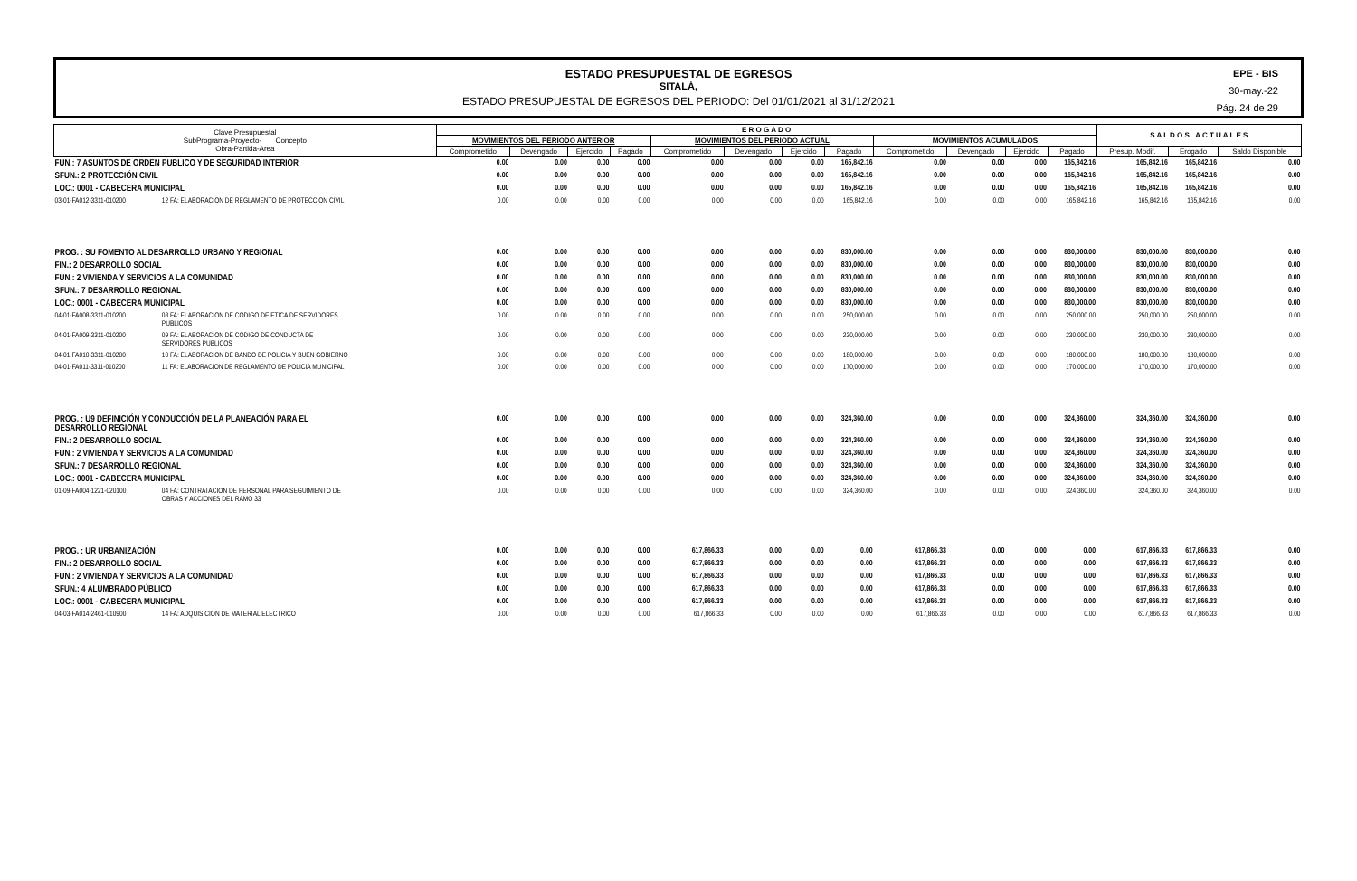ESTADO PRESUPUESTAL DE EGRESOS
SITALÁ,
ESTADO PRESUPUESTAL DE EGRESOS DEL PERIODO: Del 01/01/2021 al 31/12/2021
EPE - BIS
30-may.-22
Pág. 24 de 29
| Clave Presupuestal SubPrograma-Proyecto- Concepto Obra-Partida-Area | | E R O G A D O | | | | | | | | | | | | S A L D O S A C T U A L E S | | |
| --- | --- | --- | --- | --- | --- | --- | --- | --- | --- | --- | --- | --- | --- | --- | --- | --- |
| | | MOVIMIENTOS DEL PERIODO ANTERIOR | | | | MOVIMIENTOS DEL PERIODO ACTUAL | | | | MOVIMIENTOS ACUMULADOS | | | | | | |
| | | Comprometido | Devengado | Ejercido | Pagado | Comprometido | Devengado | Ejercido | Pagado | Comprometido | Devengado | Ejercido | Pagado | Presup. Modif. | Erogado | Saldo Disponible |
| FUN.: 7 ASUNTOS DE ORDEN PUBLICO Y DE SEGURIDAD INTERIOR | | 0.00 | 0.00 | 0.00 | 0.00 | 0.00 | 0.00 | 0.00 | 165,842.16 | 0.00 | 0.00 | 0.00 | 165,842.16 | 165,842.16 | 165,842.16 | 0.00 |
| SFUN.: 2 PROTECCIÓN CIVIL | | 0.00 | 0.00 | 0.00 | 0.00 | 0.00 | 0.00 | 0.00 | 165,842.16 | 0.00 | 0.00 | 0.00 | 165,842.16 | 165,842.16 | 165,842.16 | 0.00 |
| LOC.: 0001 - CABECERA MUNICIPAL | | 0.00 | 0.00 | 0.00 | 0.00 | 0.00 | 0.00 | 0.00 | 165,842.16 | 0.00 | 0.00 | 0.00 | 165,842.16 | 165,842.16 | 165,842.16 | 0.00 |
| 03-01-FA012-3311-010200 | 12 FA: ELABORACION DE REGLAMENTO DE PROTECCION CIVIL | 0.00 | 0.00 | 0.00 | 0.00 | 0.00 | 0.00 | 0.00 | 165,842.16 | 0.00 | 0.00 | 0.00 | 165,842.16 | 165,842.16 | 165,842.16 | 0.00 |
| PROG. : SU FOMENTO AL DESARROLLO URBANO Y REGIONAL | | 0.00 | 0.00 | 0.00 | 0.00 | 0.00 | 0.00 | 0.00 | 830,000.00 | 0.00 | 0.00 | 0.00 | 830,000.00 | 830,000.00 | 830,000.00 | 0.00 |
| FIN.: 2 DESARROLLO SOCIAL | | 0.00 | 0.00 | 0.00 | 0.00 | 0.00 | 0.00 | 0.00 | 830,000.00 | 0.00 | 0.00 | 0.00 | 830,000.00 | 830,000.00 | 830,000.00 | 0.00 |
| FUN.: 2 VIVIENDA Y SERVICIOS A LA COMUNIDAD | | 0.00 | 0.00 | 0.00 | 0.00 | 0.00 | 0.00 | 0.00 | 830,000.00 | 0.00 | 0.00 | 0.00 | 830,000.00 | 830,000.00 | 830,000.00 | 0.00 |
| SFUN.: 7 DESARROLLO REGIONAL | | 0.00 | 0.00 | 0.00 | 0.00 | 0.00 | 0.00 | 0.00 | 830,000.00 | 0.00 | 0.00 | 0.00 | 830,000.00 | 830,000.00 | 830,000.00 | 0.00 |
| LOC.: 0001 - CABECERA MUNICIPAL | | 0.00 | 0.00 | 0.00 | 0.00 | 0.00 | 0.00 | 0.00 | 830,000.00 | 0.00 | 0.00 | 0.00 | 830,000.00 | 830,000.00 | 830,000.00 | 0.00 |
| 04-01-FA008-3311-010200 | 08 FA: ELABORACION DE CODIGO DE ETICA DE SERVIDORES PUBLICOS | 0.00 | 0.00 | 0.00 | 0.00 | 0.00 | 0.00 | 0.00 | 250,000.00 | 0.00 | 0.00 | 0.00 | 250,000.00 | 250,000.00 | 250,000.00 | 0.00 |
| 04-01-FA009-3311-010200 | 09 FA: ELABORACION DE CODIGO DE CONDUCTA DE SERVIDORES PUBLICOS | 0.00 | 0.00 | 0.00 | 0.00 | 0.00 | 0.00 | 0.00 | 230,000.00 | 0.00 | 0.00 | 0.00 | 230,000.00 | 230,000.00 | 230,000.00 | 0.00 |
| 04-01-FA010-3311-010200 | 10 FA: ELABORACION DE BANDO DE POLICIA Y BUEN GOBIERNO | 0.00 | 0.00 | 0.00 | 0.00 | 0.00 | 0.00 | 0.00 | 180,000.00 | 0.00 | 0.00 | 0.00 | 180,000.00 | 180,000.00 | 180,000.00 | 0.00 |
| 04-01-FA011-3311-010200 | 11 FA: ELABORACION DE REGLAMENTO DE POLICIA MUNICIPAL | 0.00 | 0.00 | 0.00 | 0.00 | 0.00 | 0.00 | 0.00 | 170,000.00 | 0.00 | 0.00 | 0.00 | 170,000.00 | 170,000.00 | 170,000.00 | 0.00 |
| PROG. : U9 DEFINICIÓN Y CONDUCCIÓN DE LA PLANEACIÓN PARA EL DESARROLLO REGIONAL | | 0.00 | 0.00 | 0.00 | 0.00 | 0.00 | 0.00 | 0.00 | 324,360.00 | 0.00 | 0.00 | 0.00 | 324,360.00 | 324,360.00 | 324,360.00 | 0.00 |
| FIN.: 2 DESARROLLO SOCIAL | | 0.00 | 0.00 | 0.00 | 0.00 | 0.00 | 0.00 | 0.00 | 324,360.00 | 0.00 | 0.00 | 0.00 | 324,360.00 | 324,360.00 | 324,360.00 | 0.00 |
| FUN.: 2 VIVIENDA Y SERVICIOS A LA COMUNIDAD | | 0.00 | 0.00 | 0.00 | 0.00 | 0.00 | 0.00 | 0.00 | 324,360.00 | 0.00 | 0.00 | 0.00 | 324,360.00 | 324,360.00 | 324,360.00 | 0.00 |
| SFUN.: 7 DESARROLLO REGIONAL | | 0.00 | 0.00 | 0.00 | 0.00 | 0.00 | 0.00 | 0.00 | 324,360.00 | 0.00 | 0.00 | 0.00 | 324,360.00 | 324,360.00 | 324,360.00 | 0.00 |
| LOC.: 0001 - CABECERA MUNICIPAL | | 0.00 | 0.00 | 0.00 | 0.00 | 0.00 | 0.00 | 0.00 | 324,360.00 | 0.00 | 0.00 | 0.00 | 324,360.00 | 324,360.00 | 324,360.00 | 0.00 |
| 01-09-FA004-1221-020100 | 04 FA: CONTRATACION DE PERSONAL PARA SEGUIMIENTO DE OBRAS Y ACCIONES DEL RAMO 33 | 0.00 | 0.00 | 0.00 | 0.00 | 0.00 | 0.00 | 0.00 | 324,360.00 | 0.00 | 0.00 | 0.00 | 324,360.00 | 324,360.00 | 324,360.00 | 0.00 |
| PROG. : UR URBANIZACIÓN | | 0.00 | 0.00 | 0.00 | 0.00 | 617,866.33 | 0.00 | 0.00 | 0.00 | 617,866.33 | 0.00 | 0.00 | 0.00 | 617,866.33 | 617,866.33 | 0.00 |
| FIN.: 2 DESARROLLO SOCIAL | | 0.00 | 0.00 | 0.00 | 0.00 | 617,866.33 | 0.00 | 0.00 | 0.00 | 617,866.33 | 0.00 | 0.00 | 0.00 | 617,866.33 | 617,866.33 | 0.00 |
| FUN.: 2 VIVIENDA Y SERVICIOS A LA COMUNIDAD | | 0.00 | 0.00 | 0.00 | 0.00 | 617,866.33 | 0.00 | 0.00 | 0.00 | 617,866.33 | 0.00 | 0.00 | 0.00 | 617,866.33 | 617,866.33 | 0.00 |
| SFUN.: 4 ALUMBRADO PÚBLICO | | 0.00 | 0.00 | 0.00 | 0.00 | 617,866.33 | 0.00 | 0.00 | 0.00 | 617,866.33 | 0.00 | 0.00 | 0.00 | 617,866.33 | 617,866.33 | 0.00 |
| LOC.: 0001 - CABECERA MUNICIPAL | | 0.00 | 0.00 | 0.00 | 0.00 | 617,866.33 | 0.00 | 0.00 | 0.00 | 617,866.33 | 0.00 | 0.00 | 0.00 | 617,866.33 | 617,866.33 | 0.00 |
| 04-03-FA014-2461-010900 | 14 FA: ADQUISICION DE MATERIAL ELECTRICO | 0.00 | 0.00 | 0.00 | 0.00 | 617,866.33 | 0.00 | 0.00 | 0.00 | 617,866.33 | 0.00 | 0.00 | 0.00 | 617,866.33 | 617,866.33 | 0.00 |